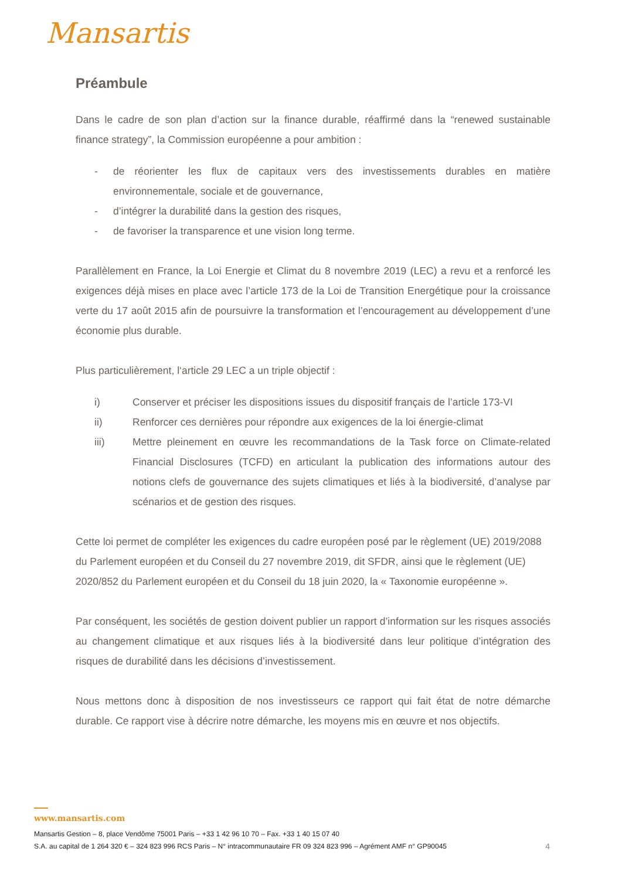Mansartis
Préambule
Dans le cadre de son plan d’action sur la finance durable, réaffirmé dans la “renewed sustainable finance strategy”, la Commission européenne a pour ambition :
- de réorienter les flux de capitaux vers des investissements durables en matière environnementale, sociale et de gouvernance,
- d’intégrer la durabilité dans la gestion des risques,
- de favoriser la transparence et une vision long terme.
Parallèlement en France, la Loi Energie et Climat du 8 novembre 2019 (LEC) a revu et a renforcé les exigences déjà mises en place avec l’article 173 de la Loi de Transition Energétique pour la croissance verte du 17 août 2015 afin de poursuivre la transformation et l’encouragement au développement d’une économie plus durable.
Plus particulièrement, l‘article 29 LEC a un triple objectif :
i) Conserver et préciser les dispositions issues du dispositif français de l’article 173-VI
ii) Renforcer ces dernières pour répondre aux exigences de la loi énergie-climat
iii) Mettre pleinement en œuvre les recommandations de la Task force on Climate-related Financial Disclosures (TCFD) en articulant la publication des informations autour des notions clefs de gouvernance des sujets climatiques et liés à la biodiversité, d’analyse par scénarios et de gestion des risques.
Cette loi permet de compléter les exigences du cadre européen posé par le règlement (UE) 2019/2088 du Parlement européen et du Conseil du 27 novembre 2019, dit SFDR, ainsi que le règlement (UE) 2020/852 du Parlement européen et du Conseil du 18 juin 2020, la « Taxonomie européenne ».
Par conséquent, les sociétés de gestion doivent publier un rapport d’information sur les risques associés au changement climatique et aux risques liés à la biodiversité dans leur politique d’intégration des risques de durabilité dans les décisions d’investissement.
Nous mettons donc à disposition de nos investisseurs ce rapport qui fait état de notre démarche durable. Ce rapport vise à décrire notre démarche, les moyens mis en œuvre et nos objectifs.
www.mansartis.com
Mansartis Gestion – 8, place Vendôme 75001 Paris – +33 1 42 96 10 70 – Fax. +33 1 40 15 07 40
S.A. au capital de 1 264 320 € – 324 823 996 RCS Paris – N° intracommunautaire FR 09 324 823 996 – Agrément AMF n° GP90045 4